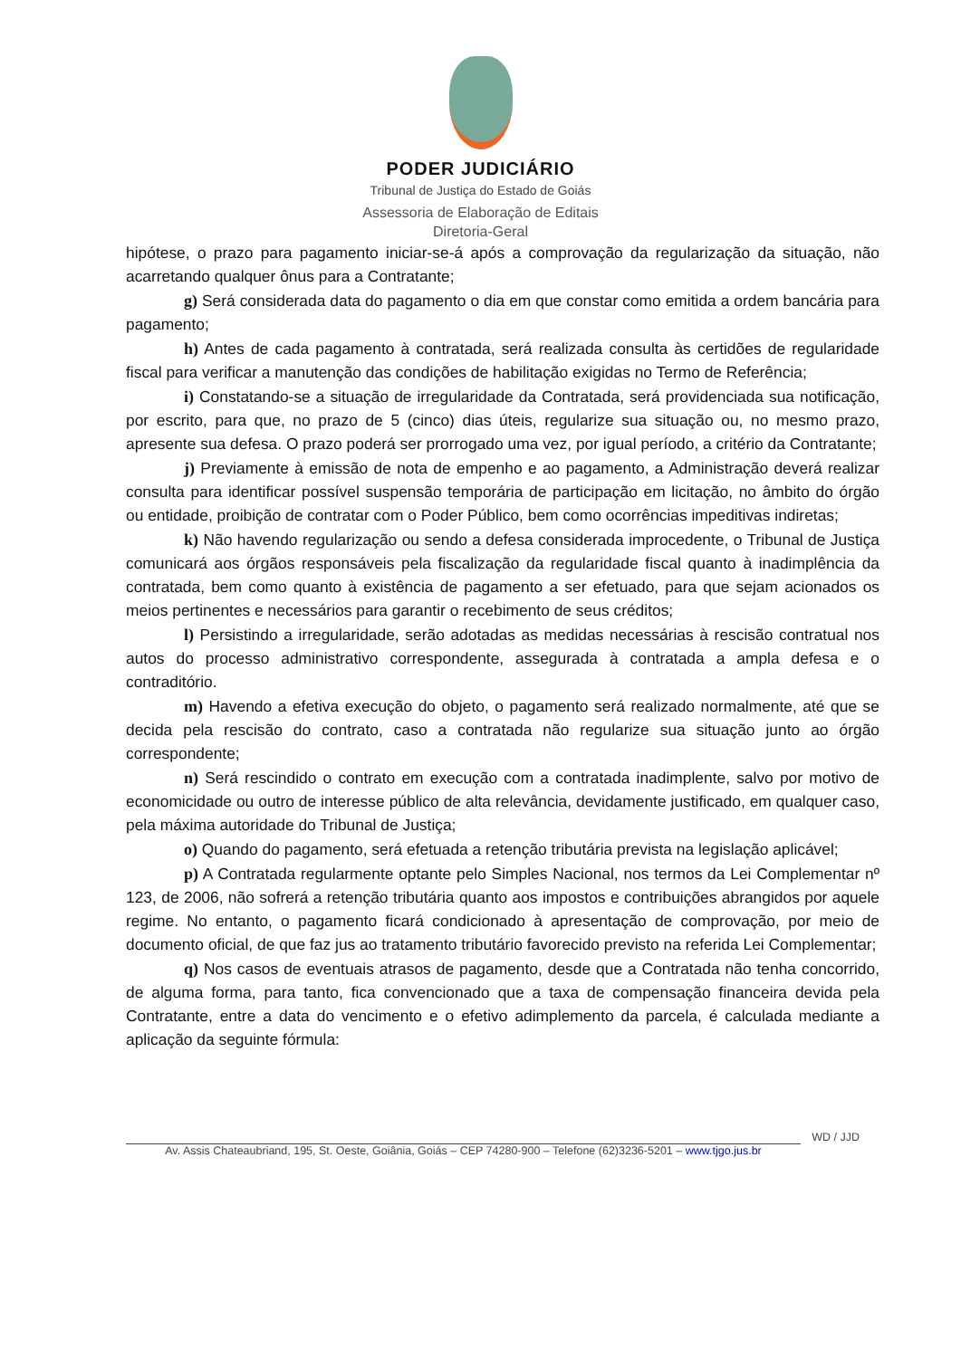PODER JUDICIÁRIO
Tribunal de Justiça do Estado de Goiás
Assessoria de Elaboração de Editais
Diretoria-Geral
hipótese, o prazo para pagamento iniciar-se-á após a comprovação da regularização da situação, não acarretando qualquer ônus para a Contratante;
g) Será considerada data do pagamento o dia em que constar como emitida a ordem bancária para pagamento;
h) Antes de cada pagamento à contratada, será realizada consulta às certidões de regularidade fiscal para verificar a manutenção das condições de habilitação exigidas no Termo de Referência;
i) Constatando-se a situação de irregularidade da Contratada, será providenciada sua notificação, por escrito, para que, no prazo de 5 (cinco) dias úteis, regularize sua situação ou, no mesmo prazo, apresente sua defesa. O prazo poderá ser prorrogado uma vez, por igual período, a critério da Contratante;
j) Previamente à emissão de nota de empenho e ao pagamento, a Administração deverá realizar consulta para identificar possível suspensão temporária de participação em licitação, no âmbito do órgão ou entidade, proibição de contratar com o Poder Público, bem como ocorrências impeditivas indiretas;
k) Não havendo regularização ou sendo a defesa considerada improcedente, o Tribunal de Justiça comunicará aos órgãos responsáveis pela fiscalização da regularidade fiscal quanto à inadimplência da contratada, bem como quanto à existência de pagamento a ser efetuado, para que sejam acionados os meios pertinentes e necessários para garantir o recebimento de seus créditos;
l) Persistindo a irregularidade, serão adotadas as medidas necessárias à rescisão contratual nos autos do processo administrativo correspondente, assegurada à contratada a ampla defesa e o contraditório.
m) Havendo a efetiva execução do objeto, o pagamento será realizado normalmente, até que se decida pela rescisão do contrato, caso a contratada não regularize sua situação junto ao órgão correspondente;
n) Será rescindido o contrato em execução com a contratada inadimplente, salvo por motivo de economicidade ou outro de interesse público de alta relevância, devidamente justificado, em qualquer caso, pela máxima autoridade do Tribunal de Justiça;
o) Quando do pagamento, será efetuada a retenção tributária prevista na legislação aplicável;
p) A Contratada regularmente optante pelo Simples Nacional, nos termos da Lei Complementar nº 123, de 2006, não sofrerá a retenção tributária quanto aos impostos e contribuições abrangidos por aquele regime. No entanto, o pagamento ficará condicionado à apresentação de comprovação, por meio de documento oficial, de que faz jus ao tratamento tributário favorecido previsto na referida Lei Complementar;
q) Nos casos de eventuais atrasos de pagamento, desde que a Contratada não tenha concorrido, de alguma forma, para tanto, fica convencionado que a taxa de compensação financeira devida pela Contratante, entre a data do vencimento e o efetivo adimplemento da parcela, é calculada mediante a aplicação da seguinte fórmula:
WD / JJD
Av. Assis Chateaubriand, 195, St. Oeste, Goiânia, Goiás – CEP 74280-900 – Telefone (62)3236-5201 – www.tjgo.jus.br